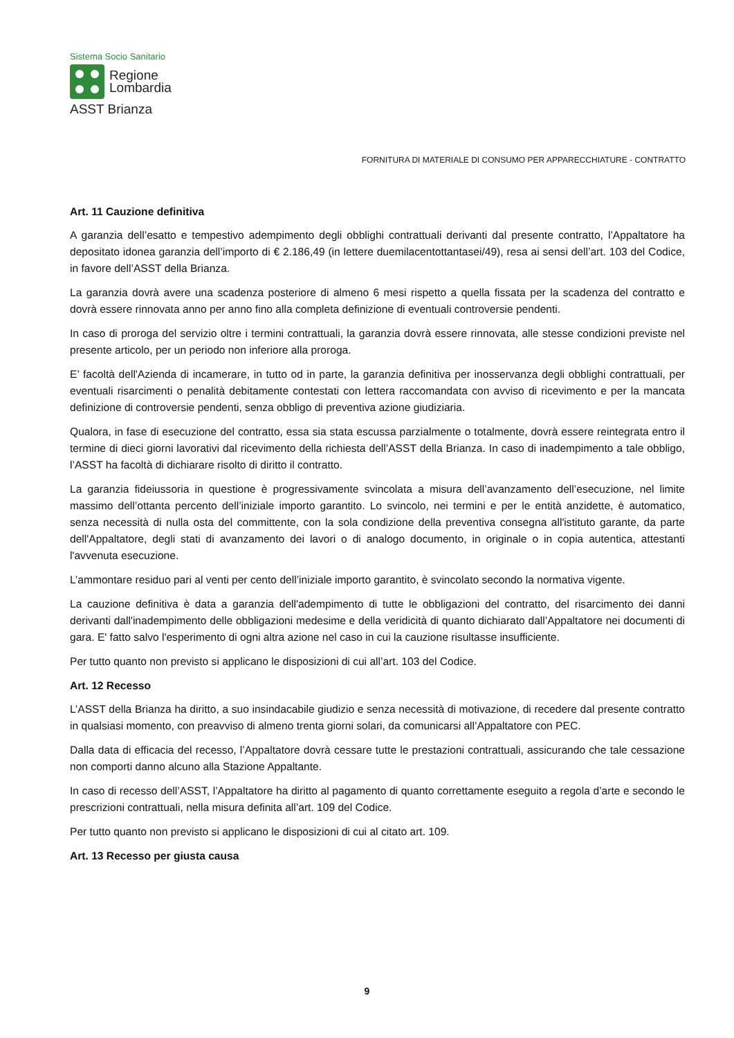Sistema Socio Sanitario
Regione
Lombardia
ASST Brianza
FORNITURA DI MATERIALE DI CONSUMO PER APPARECCHIATURE - CONTRATTO
Art. 11 Cauzione definitiva
A garanzia dell’esatto e tempestivo adempimento degli obblighi contrattuali derivanti dal presente contratto, l’Appaltatore ha depositato idonea garanzia dell’importo di € 2.186,49 (in lettere duemilacentottantasei/49), resa ai sensi dell’art. 103 del Codice, in favore dell’ASST della Brianza.
La garanzia dovrà avere una scadenza posteriore di almeno 6 mesi rispetto a quella fissata per la scadenza del contratto e dovrà essere rinnovata anno per anno fino alla completa definizione di eventuali controversie pendenti.
In caso di proroga del servizio oltre i termini contrattuali, la garanzia dovrà essere rinnovata, alle stesse condizioni previste nel presente articolo, per un periodo non inferiore alla proroga.
E’ facoltà dell'Azienda di incamerare, in tutto od in parte, la garanzia definitiva per inosservanza degli obblighi contrattuali, per eventuali risarcimenti o penalità debitamente contestati con lettera raccomandata con avviso di ricevimento e per la mancata definizione di controversie pendenti, senza obbligo di preventiva azione giudiziaria.
Qualora, in fase di esecuzione del contratto, essa sia stata escussa parzialmente o totalmente, dovrà essere reintegrata entro il termine di dieci giorni lavorativi dal ricevimento della richiesta dell’ASST della Brianza. In caso di inadempimento a tale obbligo, l’ASST ha facoltà di dichiarare risolto di diritto il contratto.
La garanzia fideiussoria in questione è progressivamente svincolata a misura dell’avanzamento dell’esecuzione, nel limite massimo dell’ottanta percento dell’iniziale importo garantito. Lo svincolo, nei termini e per le entità anzidette, è automatico, senza necessità di nulla osta del committente, con la sola condizione della preventiva consegna all'istituto garante, da parte dell'Appaltatore, degli stati di avanzamento dei lavori o di analogo documento, in originale o in copia autentica, attestanti l'avvenuta esecuzione.
L’ammontare residuo pari al venti per cento dell’iniziale importo garantito, è svincolato secondo la normativa vigente.
La cauzione definitiva è data a garanzia dell'adempimento di tutte le obbligazioni del contratto, del risarcimento dei danni derivanti dall'inadempimento delle obbligazioni medesime e della veridicità di quanto dichiarato dall’Appaltatore nei documenti di gara. E' fatto salvo l'esperimento di ogni altra azione nel caso in cui la cauzione risultasse insufficiente.
Per tutto quanto non previsto si applicano le disposizioni di cui all’art. 103 del Codice.
Art. 12 Recesso
L’ASST della Brianza ha diritto, a suo insindacabile giudizio e senza necessità di motivazione, di recedere dal presente contratto in qualsiasi momento, con preavviso di almeno trenta giorni solari, da comunicarsi all’Appaltatore con PEC.
Dalla data di efficacia del recesso, l’Appaltatore dovrà cessare tutte le prestazioni contrattuali, assicurando che tale cessazione non comporti danno alcuno alla Stazione Appaltante.
In caso di recesso dell’ASST, l’Appaltatore ha diritto al pagamento di quanto correttamente eseguito a regola d’arte e secondo le prescrizioni contrattuali, nella misura definita all’art. 109 del Codice.
Per tutto quanto non previsto si applicano le disposizioni di cui al citato art. 109.
Art. 13 Recesso per giusta causa
9